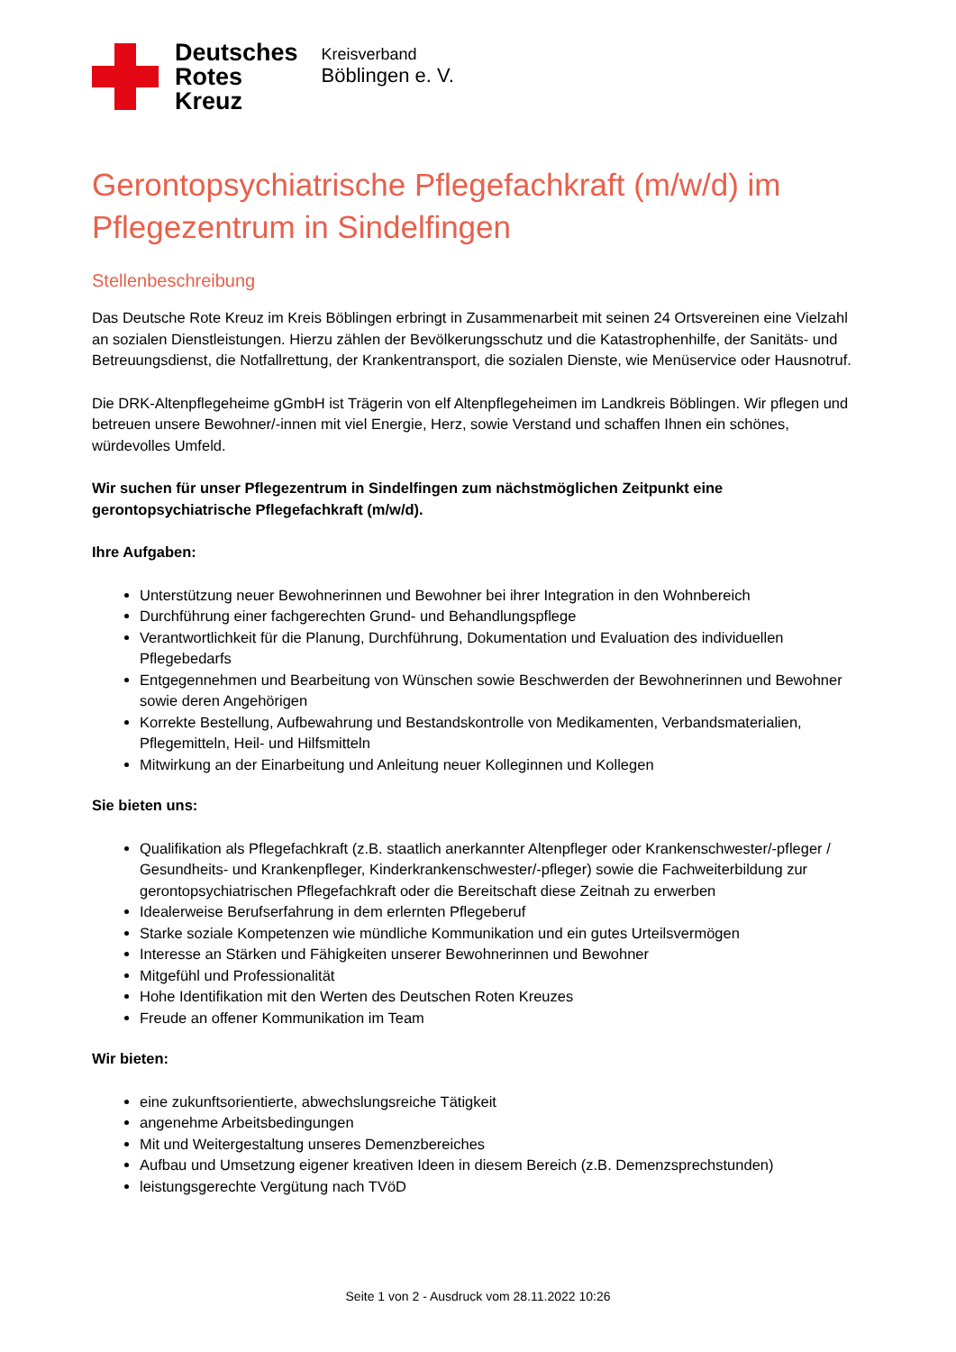Deutsches
Rotes
Kreuz
Kreisverband
Böblingen e. V.
Gerontopsychiatrische Pflegefachkraft (m/w/d) im Pflegezentrum in Sindelfingen
Stellenbeschreibung
Das Deutsche Rote Kreuz im Kreis Böblingen erbringt in Zusammenarbeit mit seinen 24 Ortsvereinen eine Vielzahl an sozialen Dienstleistungen. Hierzu zählen der Bevölkerungsschutz und die Katastrophenhilfe, der Sanitäts- und Betreuungsdienst, die Notfallrettung, der Krankentransport, die sozialen Dienste, wie Menüservice oder Hausnotruf.
Die DRK-Altenpflegeheime gGmbH ist Trägerin von elf Altenpflegeheimen im Landkreis Böblingen. Wir pflegen und betreuen unsere Bewohner/-innen mit viel Energie, Herz, sowie Verstand und schaffen Ihnen ein schönes, würdevolles Umfeld.
Wir suchen für unser Pflegezentrum in Sindelfingen zum nächstmöglichen Zeitpunkt eine gerontopsychiatrische Pflegefachkraft (m/w/d).
Ihre Aufgaben:
Unterstützung neuer Bewohnerinnen und Bewohner bei ihrer Integration in den Wohnbereich
Durchführung einer fachgerechten Grund- und Behandlungspflege
Verantwortlichkeit für die Planung, Durchführung, Dokumentation und Evaluation des individuellen Pflegebedarfs
Entgegennehmen und Bearbeitung von Wünschen sowie Beschwerden der Bewohnerinnen und Bewohner sowie deren Angehörigen
Korrekte Bestellung, Aufbewahrung und Bestandskontrolle von Medikamenten, Verbandsmaterialien, Pflegemitteln, Heil- und Hilfsmitteln
Mitwirkung an der Einarbeitung und Anleitung neuer Kolleginnen und Kollegen
Sie bieten uns:
Qualifikation als Pflegefachkraft (z.B. staatlich anerkannter Altenpfleger oder Krankenschwester/-pfleger / Gesundheits- und Krankenpfleger, Kinderkrankenschwester/-pfleger) sowie die Fachweiterbildung zur gerontopsychiatrischen Pflegefachkraft oder die Bereitschaft diese Zeitnah zu erwerben
Idealerweise Berufserfahrung in dem erlernten Pflegeberuf
Starke soziale Kompetenzen wie mündliche Kommunikation und ein gutes Urteilsvermögen
Interesse an Stärken und Fähigkeiten unserer Bewohnerinnen und Bewohner
Mitgefühl und Professionalität
Hohe Identifikation mit den Werten des Deutschen Roten Kreuzes
Freude an offener Kommunikation im Team
Wir bieten:
eine zukunftsorientierte, abwechslungsreiche Tätigkeit
angenehme Arbeitsbedingungen
Mit und Weitergestaltung unseres Demenzbereiches
Aufbau und Umsetzung eigener kreativen Ideen in diesem Bereich (z.B. Demenzsprechstunden)
leistungsgerechte Vergütung nach TVöD
Seite 1 von 2 - Ausdruck vom 28.11.2022 10:26